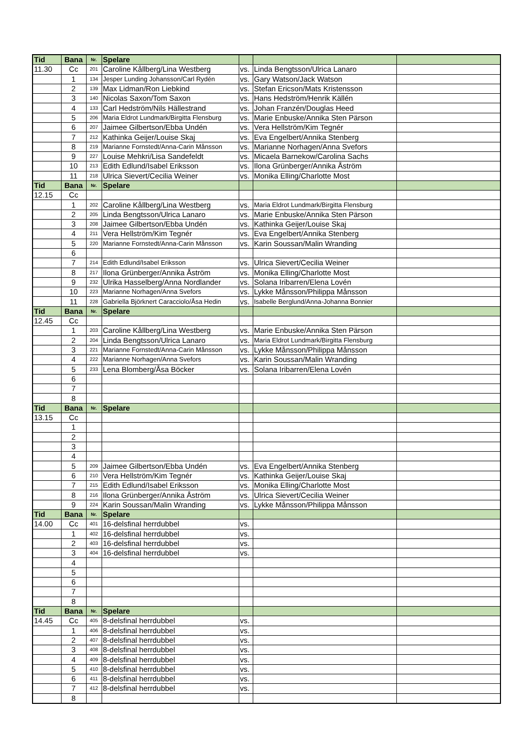| Tid | Bana | Nr. | Spelare | | | |
| --- | --- | --- | --- | --- | --- | --- |
| 11.30 | Cc | 201 | Caroline Kållberg/Lina Westberg | vs. | Linda Bengtsson/Ulrica Lanaro | |
| | 1 | 134 | Jesper Lunding Johansson/Carl Rydén | vs. | Gary Watson/Jack Watson | |
| | 2 | 139 | Max Lidman/Ron Liebkind | vs. | Stefan Ericson/Mats Kristensson | |
| | 3 | 140 | Nicolas Saxon/Tom Saxon | vs. | Hans Hedström/Henrik Källén | |
| | 4 | 133 | Carl Hedström/Nils Hällestrand | vs. | Johan Franzén/Douglas Heed | |
| | 5 | 206 | Maria Eldrot Lundmark/Birgitta Flensburg | vs. | Marie Enbuske/Annika Sten Pärson | |
| | 6 | 207 | Jaimee Gilbertson/Ebba Undén | vs. | Vera Hellström/Kim Tegnér | |
| | 7 | 212 | Kathinka Geijer/Louise Skaj | vs. | Eva Engelbert/Annika Stenberg | |
| | 8 | 219 | Marianne Fornstedt/Anna-Carin Månsson | vs. | Marianne Norhagen/Anna Svefors | |
| | 9 | 227 | Louise Mehkri/Lisa Sandefeldt | vs. | Micaela Barnekow/Carolina Sachs | |
| | 10 | 213 | Edith Edlund/Isabel Eriksson | vs. | Ilona Grünberger/Annika Åström | |
| | 11 | 218 | Ulrica Sievert/Cecilia Weiner | vs. | Monika Elling/Charlotte Most | |
| Tid | Bana | Nr. | Spelare | | | |
| 12.15 | Cc | | | | | |
| | 1 | 202 | Caroline Kållberg/Lina Westberg | vs. | Maria Eldrot Lundmark/Birgitta Flensburg | |
| | 2 | 205 | Linda Bengtsson/Ulrica Lanaro | vs. | Marie Enbuske/Annika Sten Pärson | |
| | 3 | 208 | Jaimee Gilbertson/Ebba Undén | vs. | Kathinka Geijer/Louise Skaj | |
| | 4 | 211 | Vera Hellström/Kim Tegnér | vs. | Eva Engelbert/Annika Stenberg | |
| | 5 | 220 | Marianne Fornstedt/Anna-Carin Månsson | vs. | Karin Soussan/Malin Wranding | |
| | 6 | | | | | |
| | 7 | 214 | Edith Edlund/Isabel Eriksson | vs. | Ulrica Sievert/Cecilia Weiner | |
| | 8 | 217 | Ilona Grünberger/Annika Åström | vs. | Monika Elling/Charlotte Most | |
| | 9 | 232 | Ulrika Hasselberg/Anna Nordlander | vs. | Solana Iribarren/Elena Lovén | |
| | 10 | 223 | Marianne Norhagen/Anna Svefors | vs. | Lykke Månsson/Philippa Månsson | |
| | 11 | 228 | Gabriella Björknert Caracciolo/Åsa Hedin | vs. | Isabelle Berglund/Anna-Johanna Bonnier | |
| Tid | Bana | Nr. | Spelare | | | |
| 12.45 | Cc | | | | | |
| | 1 | 203 | Caroline Kållberg/Lina Westberg | vs. | Marie Enbuske/Annika Sten Pärson | |
| | 2 | 204 | Linda Bengtsson/Ulrica Lanaro | vs. | Maria Eldrot Lundmark/Birgitta Flensburg | |
| | 3 | 221 | Marianne Fornstedt/Anna-Carin Månsson | vs. | Lykke Månsson/Philippa Månsson | |
| | 4 | 222 | Marianne Norhagen/Anna Svefors | vs. | Karin Soussan/Malin Wranding | |
| | 5 | 233 | Lena Blomberg/Åsa Böcker | vs. | Solana Iribarren/Elena Lovén | |
| | 6 | | | | | |
| | 7 | | | | | |
| | 8 | | | | | |
| Tid | Bana | Nr. | Spelare | | | |
| 13.15 | Cc | | | | | |
| | 1 | | | | | |
| | 2 | | | | | |
| | 3 | | | | | |
| | 4 | | | | | |
| | 5 | 209 | Jaimee Gilbertson/Ebba Undén | vs. | Eva Engelbert/Annika Stenberg | |
| | 6 | 210 | Vera Hellström/Kim Tegnér | vs. | Kathinka Geijer/Louise Skaj | |
| | 7 | 215 | Edith Edlund/Isabel Eriksson | vs. | Monika Elling/Charlotte Most | |
| | 8 | 216 | Ilona Grünberger/Annika Åström | vs. | Ulrica Sievert/Cecilia Weiner | |
| | 9 | 224 | Karin Soussan/Malin Wranding | vs. | Lykke Månsson/Philippa Månsson | |
| Tid | Bana | Nr. | Spelare | | | |
| 14.00 | Cc | 401 | 16-delsfinal herrdubbel | vs. | | |
| | 1 | 402 | 16-delsfinal herrdubbel | vs. | | |
| | 2 | 403 | 16-delsfinal herrdubbel | vs. | | |
| | 3 | 404 | 16-delsfinal herrdubbel | vs. | | |
| | 4 | | | | | |
| | 5 | | | | | |
| | 6 | | | | | |
| | 7 | | | | | |
| | 8 | | | | | |
| Tid | Bana | Nr. | Spelare | | | |
| 14.45 | Cc | 405 | 8-delsfinal herrdubbel | vs. | | |
| | 1 | 406 | 8-delsfinal herrdubbel | vs. | | |
| | 2 | 407 | 8-delsfinal herrdubbel | vs. | | |
| | 3 | 408 | 8-delsfinal herrdubbel | vs. | | |
| | 4 | 409 | 8-delsfinal herrdubbel | vs. | | |
| | 5 | 410 | 8-delsfinal herrdubbel | vs. | | |
| | 6 | 411 | 8-delsfinal herrdubbel | vs. | | |
| | 7 | 412 | 8-delsfinal herrdubbel | vs. | | |
| | 8 | | | | | |